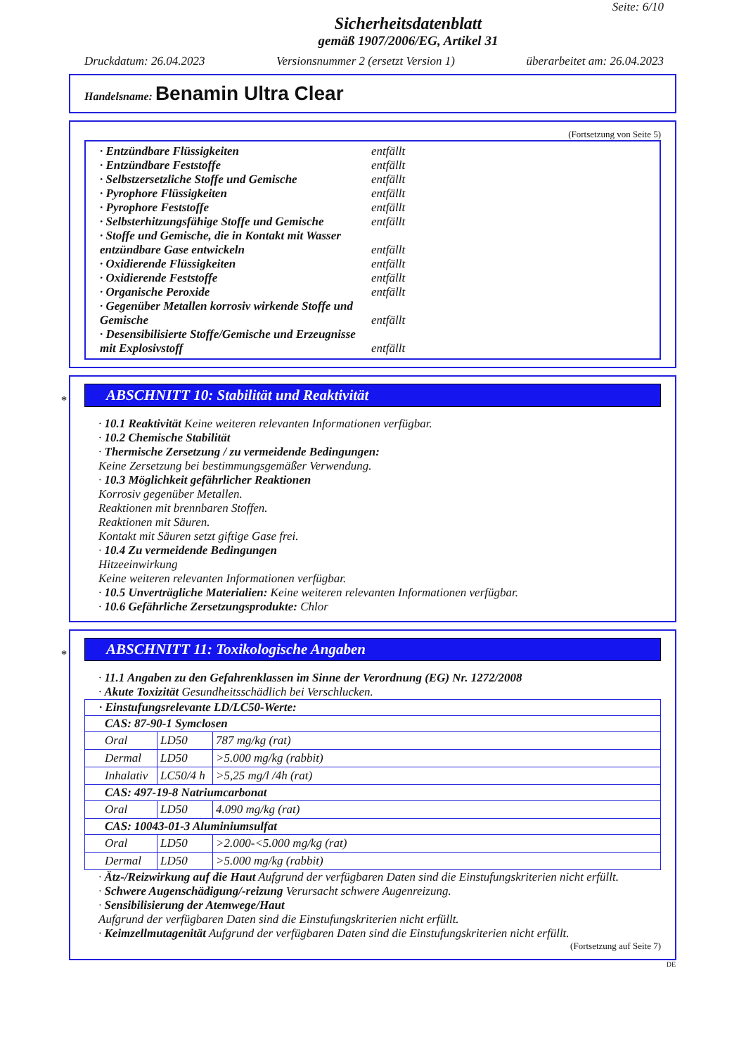Seite: 6/10
Sicherheitsdatenblatt
gemäß 1907/2006/EG, Artikel 31
Druckdatum: 26.04.2023 Versionsnummer 2 (ersetzt Version 1) überarbeitet am: 26.04.2023
Handelsname: Benamin Ultra Clear
(Fortsetzung von Seite 5)
· Entzündbare Flüssigkeiten entfällt
· Entzündbare Feststoffe entfällt
· Selbstzersetzliche Stoffe und Gemische entfällt
· Pyrophore Flüssigkeiten entfällt
· Pyrophore Feststoffe entfällt
· Selbsterhitzungsfähige Stoffe und Gemische entfällt
· Stoffe und Gemische, die in Kontakt mit Wasser entzündbare Gase entwickeln entfällt
· Oxidierende Flüssigkeiten entfällt
· Oxidierende Feststoffe entfällt
· Organische Peroxide entfällt
· Gegenüber Metallen korrosiv wirkende Stoffe und Gemische entfällt
· Desensibilisierte Stoffe/Gemische und Erzeugnisse mit Explosivstoff entfällt
*
ABSCHNITT 10: Stabilität und Reaktivität
· 10.1 Reaktivität Keine weiteren relevanten Informationen verfügbar.
· 10.2 Chemische Stabilität
· Thermische Zersetzung / zu vermeidende Bedingungen:
Keine Zersetzung bei bestimmungsgemäßer Verwendung.
· 10.3 Möglichkeit gefährlicher Reaktionen
Korrosiv gegenüber Metallen.
Reaktionen mit brennbaren Stoffen.
Reaktionen mit Säuren.
Kontakt mit Säuren setzt giftige Gase frei.
· 10.4 Zu vermeidende Bedingungen
Hitzeeinwirkung
Keine weiteren relevanten Informationen verfügbar.
· 10.5 Unverträgliche Materialien: Keine weiteren relevanten Informationen verfügbar.
· 10.6 Gefährliche Zersetzungsprodukte: Chlor
*
ABSCHNITT 11: Toxikologische Angaben
· 11.1 Angaben zu den Gefahrenklassen im Sinne der Verordnung (EG) Nr. 1272/2008
· Akute Toxizität Gesundheitsschädlich bei Verschlucken.
| · Einstufungsrelevante LD/LC50-Werte: | | |
| --- | --- | --- |
| CAS: 87-90-1 Symclosen | | |
| Oral | LD50 | 787 mg/kg (rat) |
| Dermal | LD50 | >5.000 mg/kg (rabbit) |
| Inhalativ | LC50/4 h | >5,25 mg/l /4h (rat) |
| CAS: 497-19-8 Natriumcarbonat | | |
| Oral | LD50 | 4.090 mg/kg (rat) |
| CAS: 10043-01-3 Aluminiumsulfat | | |
| Oral | LD50 | >2.000-<5.000 mg/kg (rat) |
| Dermal | LD50 | >5.000 mg/kg (rabbit) |
· Ätz-/Reizwirkung auf die Haut Aufgrund der verfügbaren Daten sind die Einstufungskriterien nicht erfüllt.
· Schwere Augenschädigung/-reizung Verursacht schwere Augenreizung.
· Sensibilisierung der Atemwege/Haut
Aufgrund der verfügbaren Daten sind die Einstufungskriterien nicht erfüllt.
· Keimzellmutagenität Aufgrund der verfügbaren Daten sind die Einstufungskriterien nicht erfüllt.
(Fortsetzung auf Seite 7)
DE